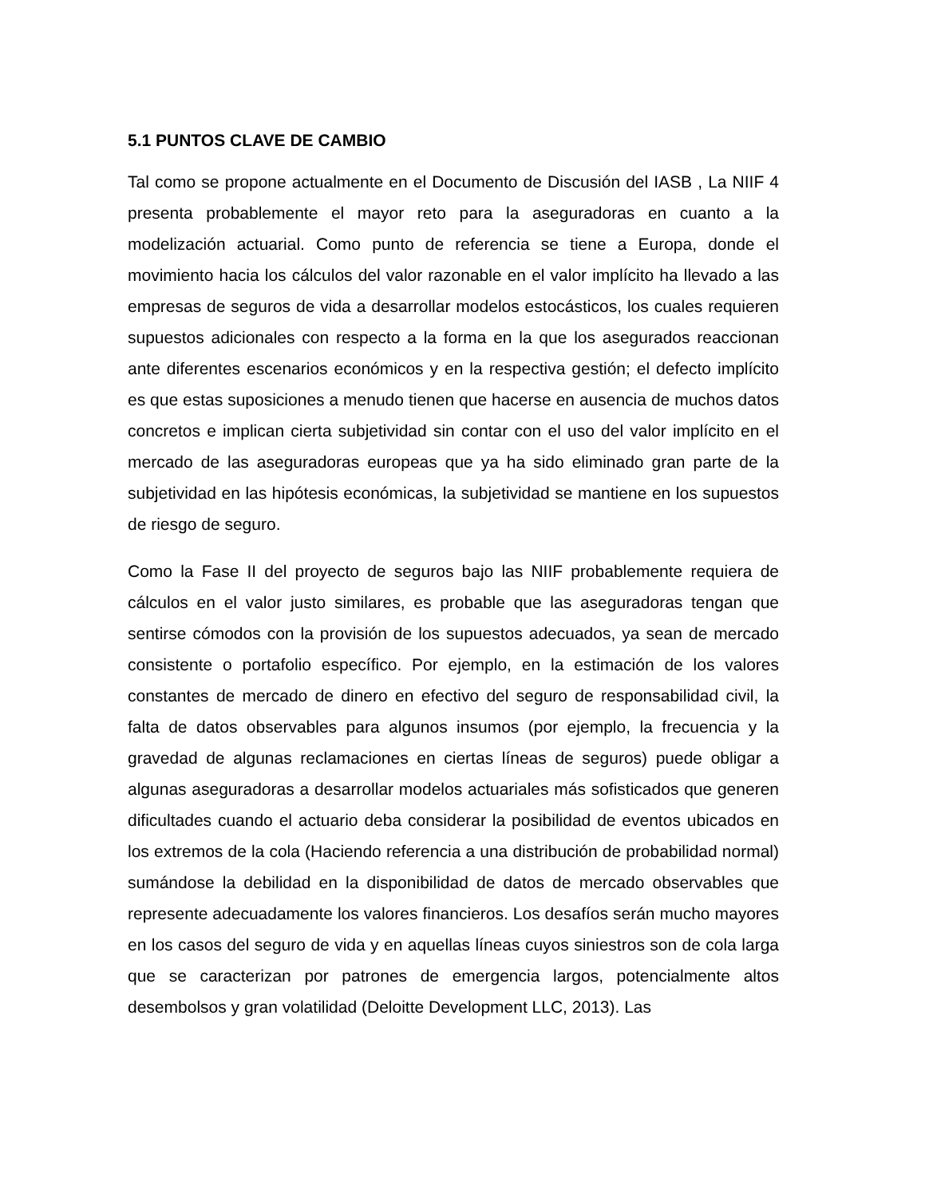5.1 PUNTOS CLAVE DE CAMBIO
Tal como se propone actualmente en el Documento de Discusión del IASB , La NIIF 4 presenta probablemente el mayor reto para la aseguradoras en cuanto a la modelización actuarial. Como punto de referencia se tiene a Europa, donde el movimiento hacia los cálculos del valor razonable en el valor implícito ha llevado a las empresas de seguros de vida a desarrollar modelos estocásticos, los cuales requieren supuestos adicionales con respecto a la forma en la que los asegurados reaccionan ante diferentes escenarios económicos y en la respectiva gestión; el defecto implícito es que estas suposiciones a menudo tienen que hacerse en ausencia de muchos datos concretos e implican cierta subjetividad sin contar con el uso del valor implícito en el mercado de las aseguradoras europeas que ya ha sido eliminado gran parte de la subjetividad en las hipótesis económicas, la subjetividad se mantiene en los supuestos de riesgo de seguro.
Como la Fase II del proyecto de seguros bajo las NIIF probablemente requiera de cálculos en el valor justo similares, es probable que las aseguradoras tengan que sentirse cómodos con la provisión de los supuestos adecuados, ya sean de mercado consistente o portafolio específico. Por ejemplo, en la estimación de los valores constantes de mercado de dinero en efectivo del seguro de responsabilidad civil, la falta de datos observables para algunos insumos (por ejemplo, la frecuencia y la gravedad de algunas reclamaciones en ciertas líneas de seguros) puede obligar a algunas aseguradoras a desarrollar modelos actuariales más sofisticados que generen dificultades cuando el actuario deba considerar la posibilidad de eventos ubicados en los extremos de la cola (Haciendo referencia a una distribución de probabilidad normal) sumándose la debilidad en la disponibilidad de datos de mercado observables que represente adecuadamente los valores financieros. Los desafíos serán mucho mayores en los casos del seguro de vida y en aquellas líneas cuyos siniestros son de cola larga que se caracterizan por patrones de emergencia largos, potencialmente altos desembolsos y gran volatilidad (Deloitte Development LLC, 2013). Las